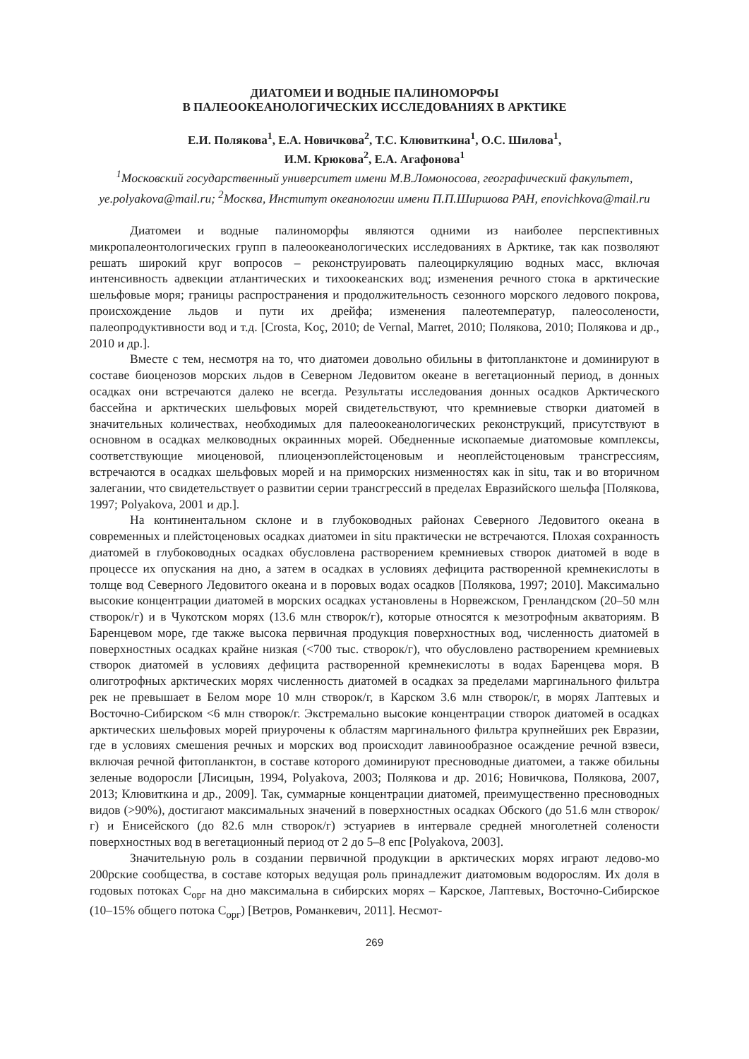ДИАТОМЕИ И ВОДНЫЕ ПАЛИНОМОРФЫ
В ПАЛЕООКЕАНОЛОГИЧЕСКИХ ИССЛЕДОВАНИЯХ В АРКТИКЕ
Е.И. Полякова<sup>1</sup>, Е.А. Новичкова<sup>2</sup>, Т.С. Клювиткина<sup>1</sup>, О.С. Шилова<sup>1</sup>,
И.М. Крюкова<sup>2</sup>, Е.А. Агафонова<sup>1</sup>
<sup>1</sup> Московский государственный университет имени М.В.Ломоносова, географический факультет, ye.polyakova@mail.ru; <sup>2</sup>Москва, Институт океанологии имени П.П.Ширшова РАН, enovichkova@mail.ru
Диатомеи и водные палиноморфы являются одними из наиболее перспективных микропалеонтологических групп в палеоокеанологических исследованиях в Арктике, так как позволяют решать широкий круг вопросов – реконструировать палеоциркуляцию водных масс, включая интенсивность адвекции атлантических и тихоокеанских вод; изменения речного стока в арктические шельфовые моря; границы распространения и продолжительность сезонного морского ледового покрова, происхождение льдов и пути их дрейфа; изменения палеотемператур, палеосолености, палеопродуктивности вод и т.д. [Crosta, Koç, 2010; de Vernal, Marret, 2010; Полякова, 2010; Полякова и др., 2010 и др.].
Вместе с тем, несмотря на то, что диатомеи довольно обильны в фитопланктоне и доминируют в составе биоценозов морских льдов в Северном Ледовитом океане в вегетационный период, в донных осадках они встречаются далеко не всегда. Результаты исследования донных осадков Арктического бассейна и арктических шельфовых морей свидетельствуют, что кремниевые створки диатомей в значительных количествах, необходимых для палеоокеанологических реконструкций, присутствуют в основном в осадках мелководных окраинных морей. Обедненные ископаемые диатомовые комплексы, соответствующие миоценовой, плиоценэоплейстоценовым и неоплейстоценовым трансгрессиям, встречаются в осадках шельфовых морей и на приморских низменностях как in situ, так и во вторичном залегании, что свидетельствует о развитии серии трансгрессий в пределах Евразийского шельфа [Полякова, 1997; Polyakova, 2001 и др.].
На континентальном склоне и в глубоководных районах Северного Ледовитого океана в современных и плейстоценовых осадках диатомеи in situ практически не встречаются. Плохая сохранность диатомей в глубоководных осадках обусловлена растворением кремниевых створок диатомей в воде в процессе их опускания на дно, а затем в осадках в условиях дефицита растворенной кремнекислоты в толще вод Северного Ледовитого океана и в поровых водах осадков [Полякова, 1997; 2010]. Максимально высокие концентрации диатомей в морских осадках установлены в Норвежском, Гренландском (20–50 млн створок/г) и в Чукотском морях (13.6 млн створок/г), которые относятся к мезотрофным акваториям. В Баренцевом море, где также высока первичная продукция поверхностных вод, численность диатомей в поверхностных осадках крайне низкая (<700 тыс. створок/г), что обусловлено растворением кремниевых створок диатомей в условиях дефицита растворенной кремнекислоты в водах Баренцева моря. В олиготрофных арктических морях численность диатомей в осадках за пределами маргинального фильтра рек не превышает в Белом море 10 млн створок/г, в Карском 3.6 млн створок/г, в морях Лаптевых и Восточно-Сибирском <6 млн створок/г. Экстремально высокие концентрации створок диатомей в осадках арктических шельфовых морей приурочены к областям маргинального фильтра крупнейших рек Евразии, где в условиях смешения речных и морских вод происходит лавинообразное осаждение речной взвеси, включая речной фитопланктон, в составе которого доминируют пресноводные диатомеи, а также обильны зеленые водоросли [Лисицын, 1994, Polyakova, 2003; Полякова и др. 2016; Новичкова, Полякова, 2007, 2013; Клювиткина и др., 2009]. Так, суммарные концентрации диатомей, преимущественно пресноводных видов (>90%), достигают максимальных значений в поверхностных осадках Обского (до 51.6 млн створок/г) и Енисейского (до 82.6 млн створок/г) эстуариев в интервале средней многолетней солености поверхностных вод в вегетационный период от 2 до 5–8 епс [Polyakova, 2003].
Значительную роль в создании первичной продукции в арктических морях играют ледово-мо 200рские сообщества, в составе которых ведущая роль принадлежит диатомовым водорослям. Их доля в годовых потоках С<sub>орг</sub> на дно максимальна в сибирских морях – Карское, Лаптевых, Восточно-Сибирское (10–15% общего потока С<sub>орг</sub>) [Ветров, Романкевич, 2011]. Несмот-
269